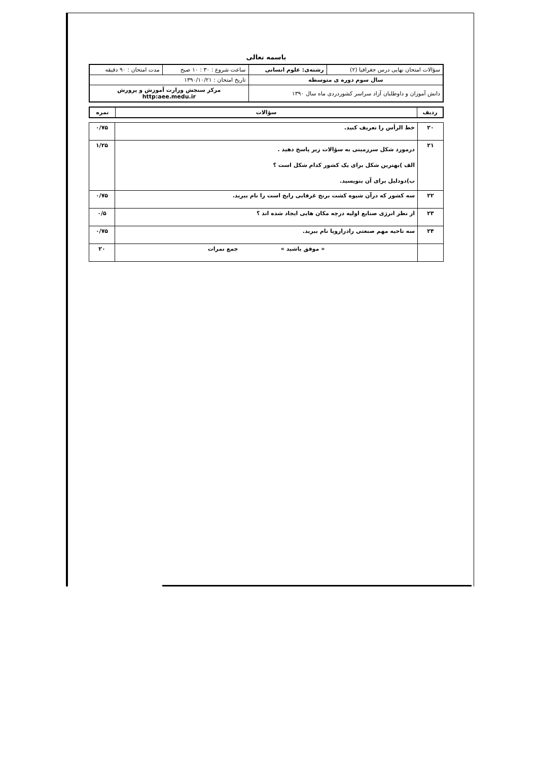باسمه تعالی
| سؤالات امتحان نهایی درس جغرافیا (۲) | رشته‌ی: علوم انسانی | ساعت شروع : ۳۰ : ۱۰ صبح | مدت امتحان : ۹۰ دقیقه |
| سال سوم دوره ی متوسطه | | تاریخ امتحان : ۱۳۹۰/۱۰/۲۱ | |
| دانش آموزان و داوطلبان آزاد سراسر کشوردردی ماه سال ۱۳۹۰ | | مرکز سنجش وزارت آموزش و پرورش http:aee.medu.ir | |
| ردیف | سؤالات | نمره |
| --- | --- | --- |
| ۲۰ | خط الرأس را تعریف کنید. | ۰/۷۵ |
| ۲۱ | درمورد شکل سرزمینی به سؤالات زیر پاسخ دهید . الف )بهترین شکل برای یک کشور کدام شکل است ؟ ب)دودلیل برای آن بنویسید. | ۱/۲۵ |
| ۲۲ | سه کشور که درآن شیوه کشت برنج غرقابی رایج است را نام ببرید. | ۰/۷۵ |
| ۲۳ | از نظر انرژی صنایع اولیه درچه مکان هایی ایجاد شده اند ؟ | ۰/۵ |
| ۲۴ | سه ناحیه مهم صنعتی رادراروپا نام ببرید. | ۰/۷۵ |
| | « موفق باشید » جمع نمرات | ۲۰ |